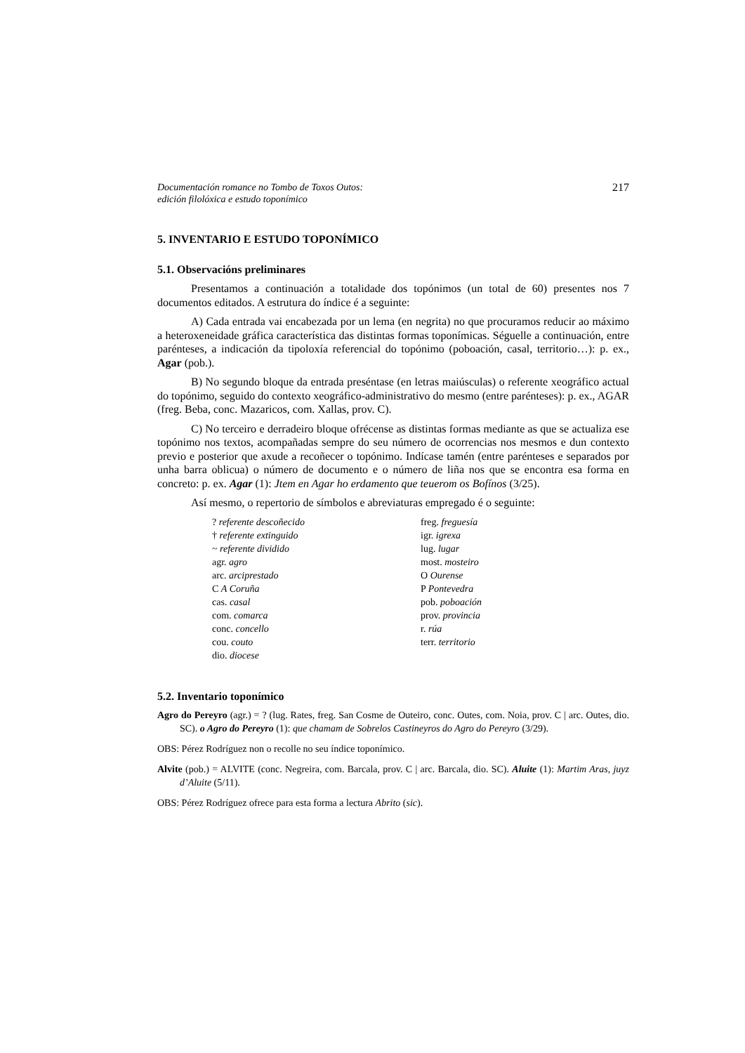Documentación romance no Tombo de Toxos Outos:
edición filolóxica e estudo toponímico 217
5. INVENTARIO E ESTUDO TOPONÍMICO
5.1. Observacións preliminares
Presentamos a continuación a totalidade dos topónimos (un total de 60) presentes nos 7 documentos editados. A estrutura do índice é a seguinte:
A) Cada entrada vai encabezada por un lema (en negrita) no que procuramos reducir ao máximo a heteroxeneidade gráfica característica das distintas formas toponímicas. Séguelle a continuación, entre parénteses, a indicación da tipoloxía referencial do topónimo (poboación, casal, territorio…): p. ex., Agar (pob.).
B) No segundo bloque da entrada preséntase (en letras maiúsculas) o referente xeográfico actual do topónimo, seguido do contexto xeográfico-administrativo do mesmo (entre parénteses): p. ex., AGAR (freg. Beba, conc. Mazaricos, com. Xallas, prov. C).
C) No terceiro e derradeiro bloque ofrécense as distintas formas mediante as que se actualiza ese topónimo nos textos, acompañadas sempre do seu número de ocorrencias nos mesmos e dun contexto previo e posterior que axude a recoñecer o topónimo. Indícase tamén (entre parénteses e separados por unha barra oblicua) o número de documento e o número de liña nos que se encontra esa forma en concreto: p. ex. Agar (1): Jtem en Agar ho erdamento que teuerom os Bofínos (3/25).
Así mesmo, o repertorio de símbolos e abreviaturas empregado é o seguinte:
? referente descoñecido
† referente extinguido
~ referente dividido
agr. agro
arc. arciprestado
C A Coruña
cas. casal
com. comarca
conc. concello
cou. couto
dio. diocese
freg. freguesía
igr. igrexa
lug. lugar
most. mosteiro
O Ourense
P Pontevedra
pob. poboación
prov. provincia
r. rúa
terr. territorio
5.2. Inventario toponímico
Agro do Pereyro (agr.) = ? (lug. Rates, freg. San Cosme de Outeiro, conc. Outes, com. Noia, prov. C | arc. Outes, dio. SC). o Agro do Pereyro (1): que chamam de Sobrelos Castineyros do Agro do Pereyro (3/29).
OBS: Pérez Rodríguez non o recolle no seu índice toponímico.
Alvite (pob.) = ALVITE (conc. Negreira, com. Barcala, prov. C | arc. Barcala, dio. SC). Aluite (1): Martim Aras, juyz d’Aluite (5/11).
OBS: Pérez Rodríguez ofrece para esta forma a lectura Abrito (sic).